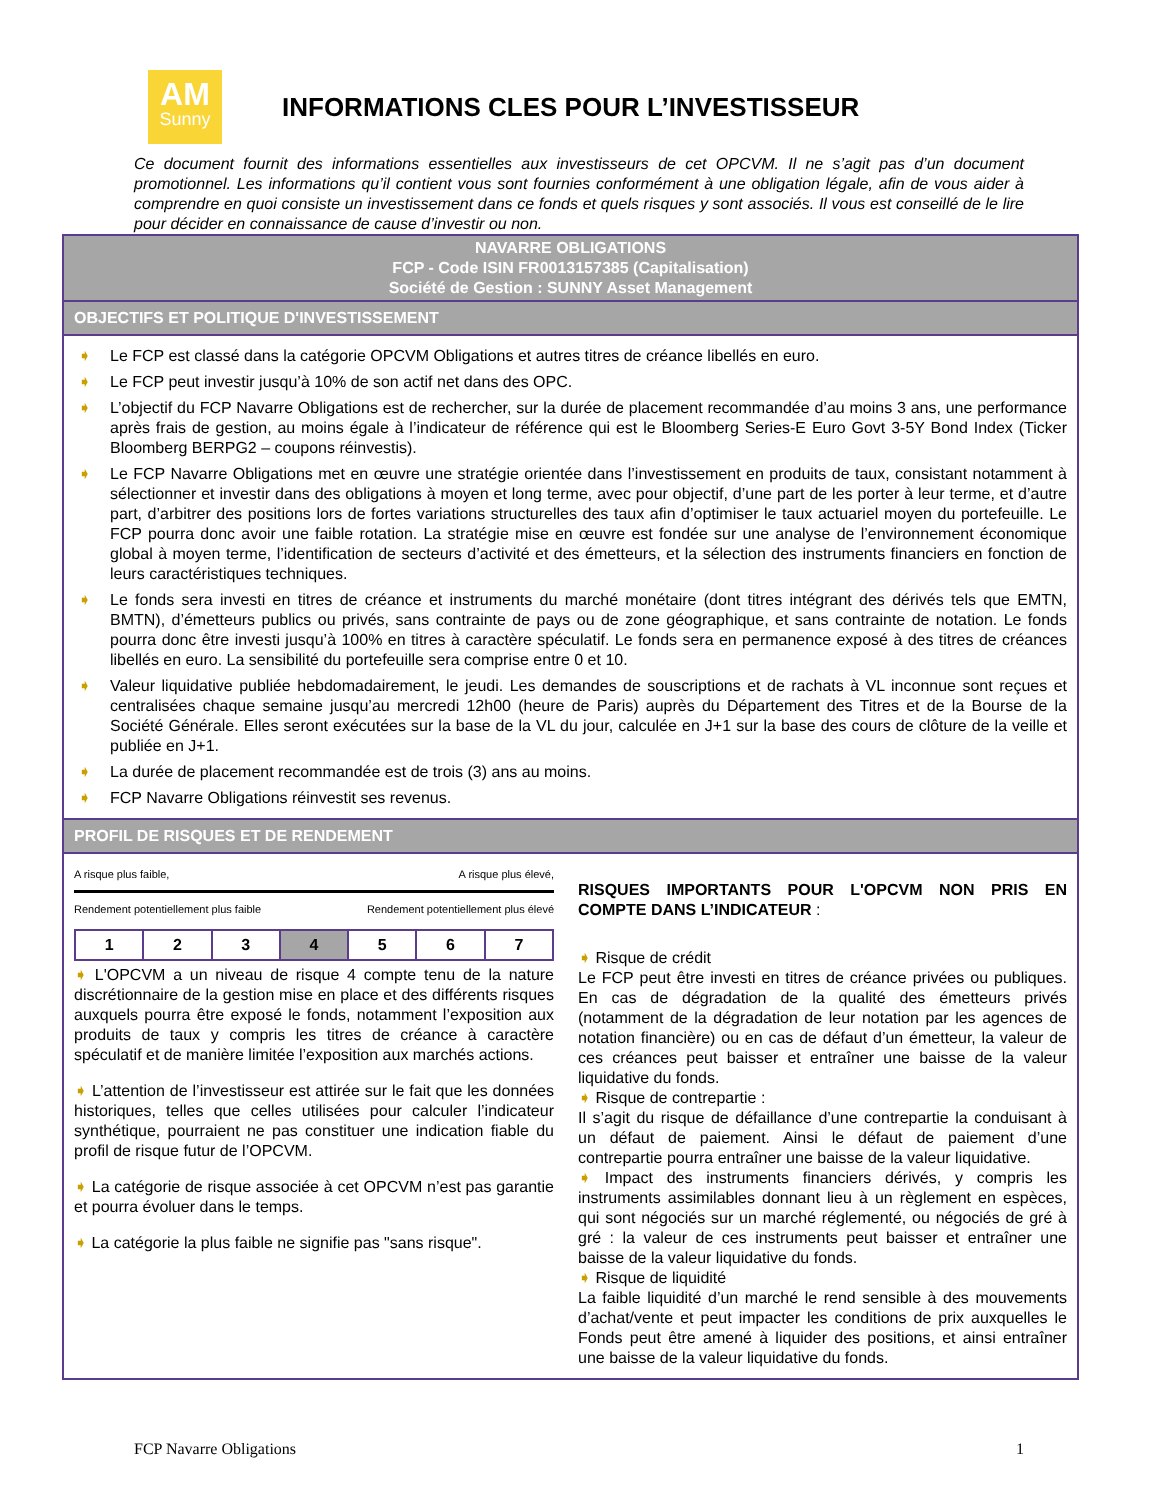AM
Sunny
INFORMATIONS CLES POUR L’INVESTISSEUR
Ce document fournit des informations essentielles aux investisseurs de cet OPCVM. Il ne s’agit pas d’un document promotionnel. Les informations qu’il contient vous sont fournies conformément à une obligation légale, afin de vous aider à comprendre en quoi consiste un investissement dans ce fonds et quels risques y sont associés. Il vous est conseillé de le lire pour décider en connaissance de cause d’investir ou non.
NAVARRE OBLIGATIONS
FCP - Code ISIN FR0013157385 (Capitalisation)
Société de Gestion : SUNNY Asset Management
OBJECTIFS ET POLITIQUE D'INVESTISSEMENT
➧ Le FCP est classé dans la catégorie OPCVM Obligations et autres titres de créance libellés en euro.
➧ Le FCP peut investir jusqu’à 10% de son actif net dans des OPC.
➧ L’objectif du FCP Navarre Obligations est de rechercher, sur la durée de placement recommandée d’au moins 3 ans, une performance après frais de gestion, au moins égale à l’indicateur de référence qui est le Bloomberg Series-E Euro Govt 3-5Y Bond Index (Ticker Bloomberg BERPG2 – coupons réinvestis).
➧ Le FCP Navarre Obligations met en œuvre une stratégie orientée dans l’investissement en produits de taux, consistant notamment à sélectionner et investir dans des obligations à moyen et long terme, avec pour objectif, d’une part de les porter à leur terme, et d’autre part, d’arbitrer des positions lors de fortes variations structurelles des taux afin d’optimiser le taux actuariel moyen du portefeuille. Le FCP pourra donc avoir une faible rotation. La stratégie mise en œuvre est fondée sur une analyse de l’environnement économique global à moyen terme, l’identification de secteurs d’activité et des émetteurs, et la sélection des instruments financiers en fonction de leurs caractéristiques techniques.
➧ Le fonds sera investi en titres de créance et instruments du marché monétaire (dont titres intégrant des dérivés tels que EMTN, BMTN), d’émetteurs publics ou privés, sans contrainte de pays ou de zone géographique, et sans contrainte de notation. Le fonds pourra donc être investi jusqu’à 100% en titres à caractère spéculatif. Le fonds sera en permanence exposé à des titres de créances libellés en euro. La sensibilité du portefeuille sera comprise entre 0 et 10.
➧ Valeur liquidative publiée hebdomadairement, le jeudi. Les demandes de souscriptions et de rachats à VL inconnue sont reçues et centralisées chaque semaine jusqu’au mercredi 12h00 (heure de Paris) auprès du Département des Titres et de la Bourse de la Société Générale. Elles seront exécutées sur la base de la VL du jour, calculée en J+1 sur la base des cours de clôture de la veille et publiée en J+1.
➧ La durée de placement recommandée est de trois (3) ans au moins.
➧ FCP Navarre Obligations réinvestit ses revenus.
PROFIL DE RISQUES ET DE RENDEMENT
A risque plus faible, A risque plus élevé,
Rendement potentiellement plus faible Rendement potentiellement plus élevé
| 1 | 2 | 3 | 4 | 5 | 6 | 7 |
➧ L'OPCVM a un niveau de risque 4 compte tenu de la nature discrétionnaire de la gestion mise en place et des différents risques auxquels pourra être exposé le fonds, notamment l’exposition aux produits de taux y compris les titres de créance à caractère spéculatif et de manière limitée l’exposition aux marchés actions.
➧ L’attention de l’investisseur est attirée sur le fait que les données historiques, telles que celles utilisées pour calculer l’indicateur synthétique, pourraient ne pas constituer une indication fiable du profil de risque futur de l’OPCVM.
➧ La catégorie de risque associée à cet OPCVM n’est pas garantie et pourra évoluer dans le temps.
➧ La catégorie la plus faible ne signifie pas "sans risque".
RISQUES IMPORTANTS POUR L'OPCVM NON PRIS EN COMPTE DANS L’INDICATEUR :
➧ Risque de crédit
Le FCP peut être investi en titres de créance privées ou publiques. En cas de dégradation de la qualité des émetteurs privés (notamment de la dégradation de leur notation par les agences de notation financière) ou en cas de défaut d’un émetteur, la valeur de ces créances peut baisser et entraîner une baisse de la valeur liquidative du fonds.
➧ Risque de contrepartie :
Il s’agit du risque de défaillance d’une contrepartie la conduisant à un défaut de paiement. Ainsi le défaut de paiement d’une contrepartie pourra entraîner une baisse de la valeur liquidative.
➧ Impact des instruments financiers dérivés, y compris les instruments assimilables donnant lieu à un règlement en espèces, qui sont négociés sur un marché réglementé, ou négociés de gré à gré : la valeur de ces instruments peut baisser et entraîner une baisse de la valeur liquidative du fonds.
➧ Risque de liquidité
La faible liquidité d’un marché le rend sensible à des mouvements d’achat/vente et peut impacter les conditions de prix auxquelles le Fonds peut être amené à liquider des positions, et ainsi entraîner une baisse de la valeur liquidative du fonds.
FCP Navarre Obligations 1